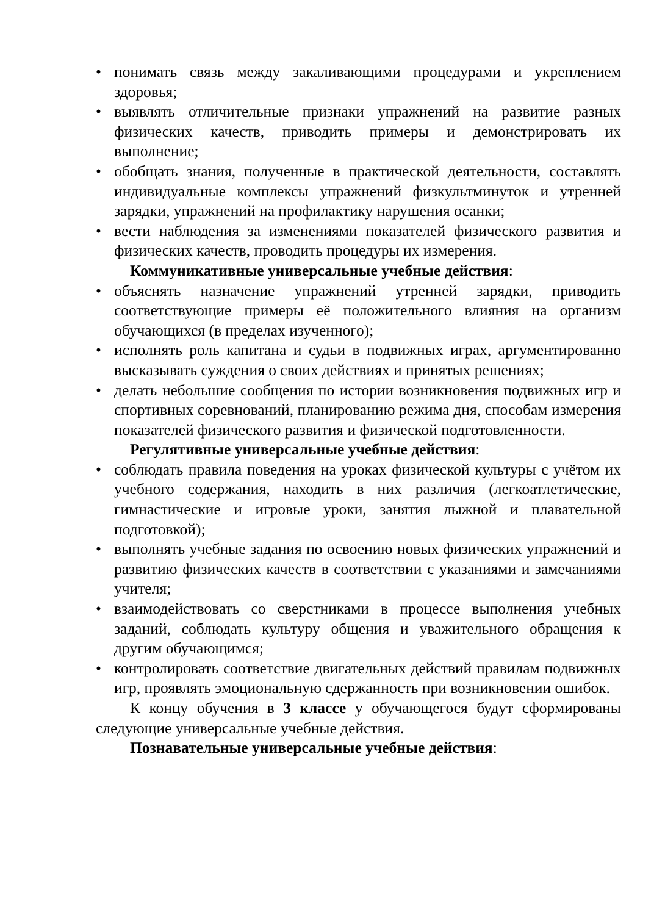• понимать связь между закаливающими процедурами и укреплением здоровья;
• выявлять отличительные признаки упражнений на развитие разных физических качеств, приводить примеры и демонстрировать их выполнение;
• обобщать знания, полученные в практической деятельности, составлять индивидуальные комплексы упражнений физкультминуток и утренней зарядки, упражнений на профилактику нарушения осанки;
• вести наблюдения за изменениями показателей физического развития и физических качеств, проводить процедуры их измерения.
Коммуникативные универсальные учебные действия:
• объяснять назначение упражнений утренней зарядки, приводить соответствующие примеры её положительного влияния на организм обучающихся (в пределах изученного);
• исполнять роль капитана и судьи в подвижных играх, аргументированно высказывать суждения о своих действиях и принятых решениях;
• делать небольшие сообщения по истории возникновения подвижных игр и спортивных соревнований, планированию режима дня, способам измерения показателей физического развития и физической подготовленности.
Регулятивные универсальные учебные действия:
• соблюдать правила поведения на уроках физической культуры с учётом их учебного содержания, находить в них различия (легкоатлетические, гимнастические и игровые уроки, занятия лыжной и плавательной подготовкой);
• выполнять учебные задания по освоению новых физических упражнений и развитию физических качеств в соответствии с указаниями и замечаниями учителя;
• взаимодействовать со сверстниками в процессе выполнения учебных заданий, соблюдать культуру общения и уважительного обращения к другим обучающимся;
• контролировать соответствие двигательных действий правилам подвижных игр, проявлять эмоциональную сдержанность при возникновении ошибок.
К концу обучения в 3 классе у обучающегося будут сформированы следующие универсальные учебные действия.
Познавательные универсальные учебные действия: